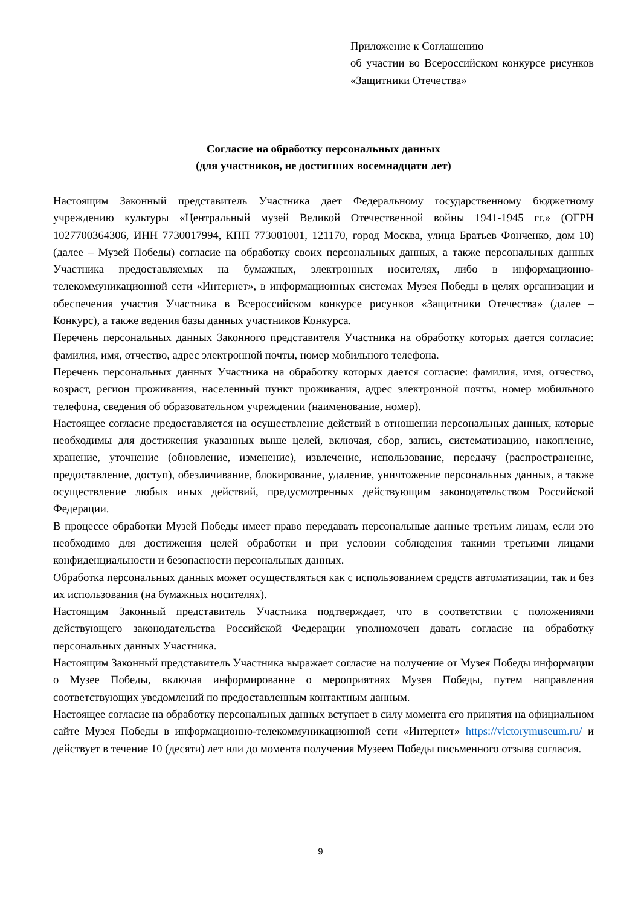Приложение к Соглашению
об участии во Всероссийском конкурсе рисунков «Защитники Отечества»
Согласие на обработку персональных данных
(для участников, не достигших восемнадцати лет)
Настоящим Законный представитель Участника дает Федеральному государственному бюджетному учреждению культуры «Центральный музей Великой Отечественной войны 1941-1945 гг.» (ОГРН 1027700364306, ИНН 7730017994, КПП 773001001, 121170, город Москва, улица Братьев Фонченко, дом 10) (далее – Музей Победы) согласие на обработку своих персональных данных, а также персональных данных Участника предоставляемых на бумажных, электронных носителях, либо в информационно-телекоммуникационной сети «Интернет», в информационных системах Музея Победы в целях организации и обеспечения участия Участника в Всероссийском конкурсе рисунков «Защитники Отечества» (далее – Конкурс), а также ведения базы данных участников Конкурса.
Перечень персональных данных Законного представителя Участника на обработку которых дается согласие: фамилия, имя, отчество, адрес электронной почты, номер мобильного телефона.
Перечень персональных данных Участника на обработку которых дается согласие: фамилия, имя, отчество, возраст, регион проживания, населенный пункт проживания, адрес электронной почты, номер мобильного телефона, сведения об образовательном учреждении (наименование, номер).
Настоящее согласие предоставляется на осуществление действий в отношении персональных данных, которые необходимы для достижения указанных выше целей, включая, сбор, запись, систематизацию, накопление, хранение, уточнение (обновление, изменение), извлечение, использование, передачу (распространение, предоставление, доступ), обезличивание, блокирование, удаление, уничтожение персональных данных, а также осуществление любых иных действий, предусмотренных действующим законодательством Российской Федерации.
В процессе обработки Музей Победы имеет право передавать персональные данные третьим лицам, если это необходимо для достижения целей обработки и при условии соблюдения такими третьими лицами конфиденциальности и безопасности персональных данных.
Обработка персональных данных может осуществляться как с использованием средств автоматизации, так и без их использования (на бумажных носителях).
Настоящим Законный представитель Участника подтверждает, что в соответствии с положениями действующего законодательства Российской Федерации уполномочен давать согласие на обработку персональных данных Участника.
Настоящим Законный представитель Участника выражает согласие на получение от Музея Победы информации о Музее Победы, включая информирование о мероприятиях Музея Победы, путем направления соответствующих уведомлений по предоставленным контактным данным.
Настоящее согласие на обработку персональных данных вступает в силу момента его принятия на официальном сайте Музея Победы в информационно-телекоммуникационной сети «Интернет» https://victorymuseum.ru/ и действует в течение 10 (десяти) лет или до момента получения Музеем Победы письменного отзыва согласия.
9